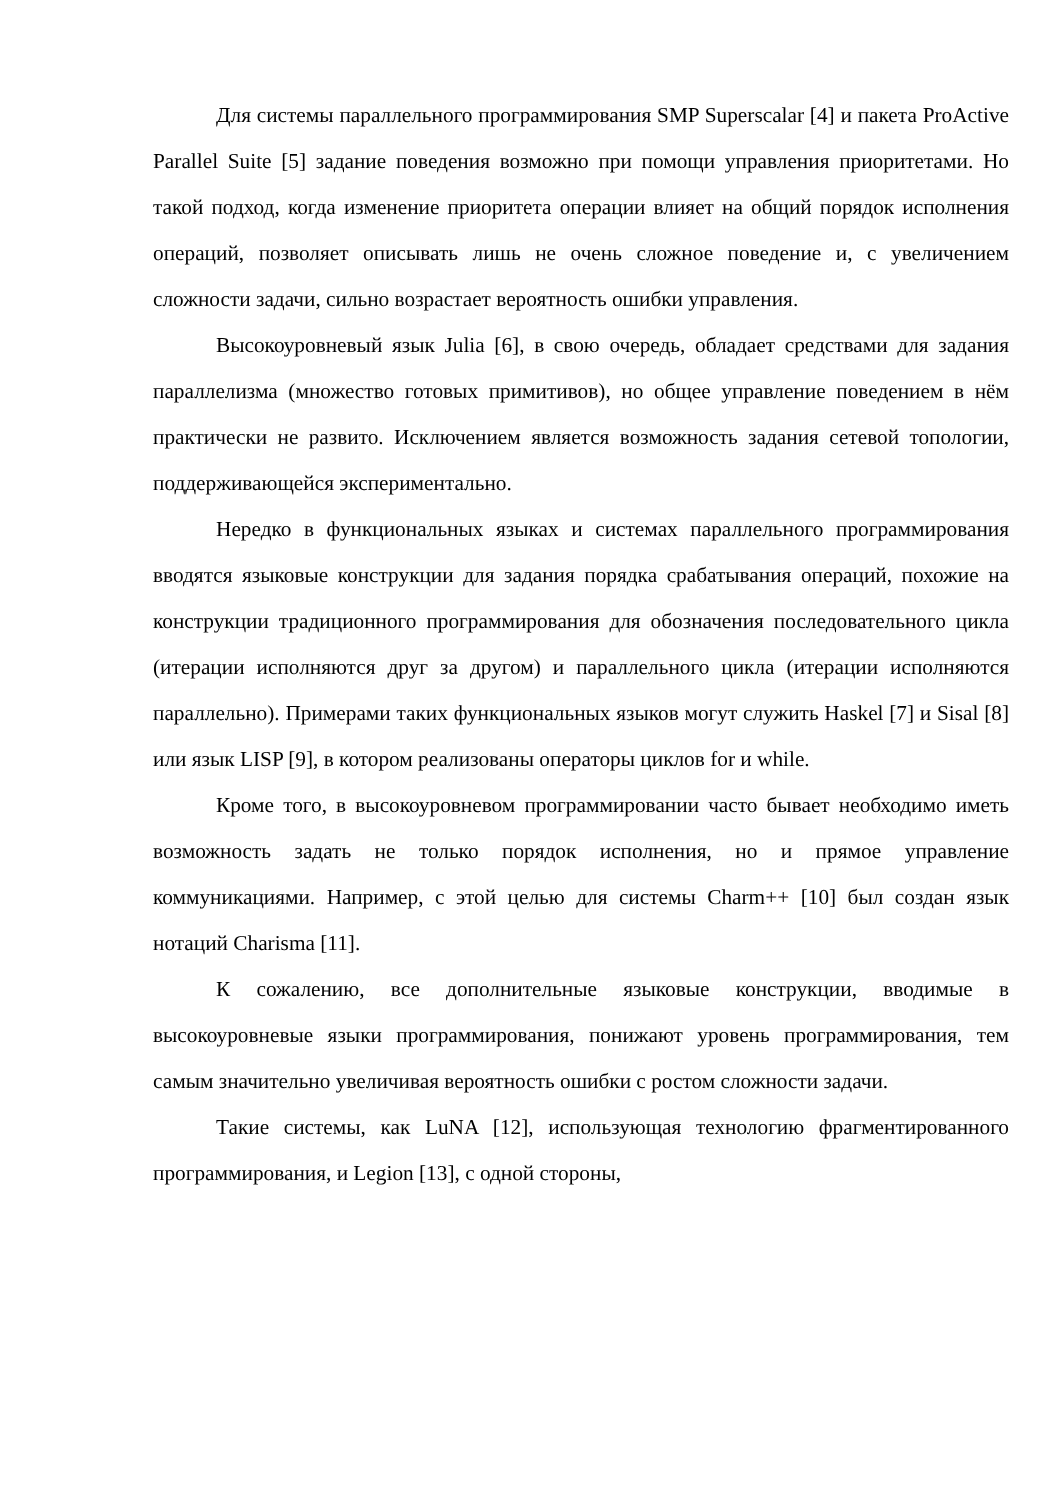Для системы параллельного программирования SMP Superscalar [4] и пакета ProActive Parallel Suite [5] задание поведения возможно при помощи управления приоритетами. Но такой подход, когда изменение приоритета операции влияет на общий порядок исполнения операций, позволяет описывать лишь не очень сложное поведение и, с увеличением сложности задачи, сильно возрастает вероятность ошибки управления.
Высокоуровневый язык Julia [6], в свою очередь, обладает средствами для задания параллелизма (множество готовых примитивов), но общее управление поведением в нём практически не развито. Исключением является возможность задания сетевой топологии, поддерживающейся экспериментально.
Нередко в функциональных языках и системах параллельного программирования вводятся языковые конструкции для задания порядка срабатывания операций, похожие на конструкции традиционного программирования для обозначения последовательного цикла (итерации исполняются друг за другом) и параллельного цикла (итерации исполняются параллельно). Примерами таких функциональных языков могут служить Haskel [7] и Sisal [8] или язык LISP [9], в котором реализованы операторы циклов for и while.
Кроме того, в высокоуровневом программировании часто бывает необходимо иметь возможность задать не только порядок исполнения, но и прямое управление коммуникациями. Например, с этой целью для системы Charm++ [10] был создан язык нотаций Charisma [11].
К сожалению, все дополнительные языковые конструкции, вводимые в высокоуровневые языки программирования, понижают уровень программирования, тем самым значительно увеличивая вероятность ошибки с ростом сложности задачи.
Такие системы, как LuNA [12], использующая технологию фрагментированного программирования, и Legion [13], с одной стороны,